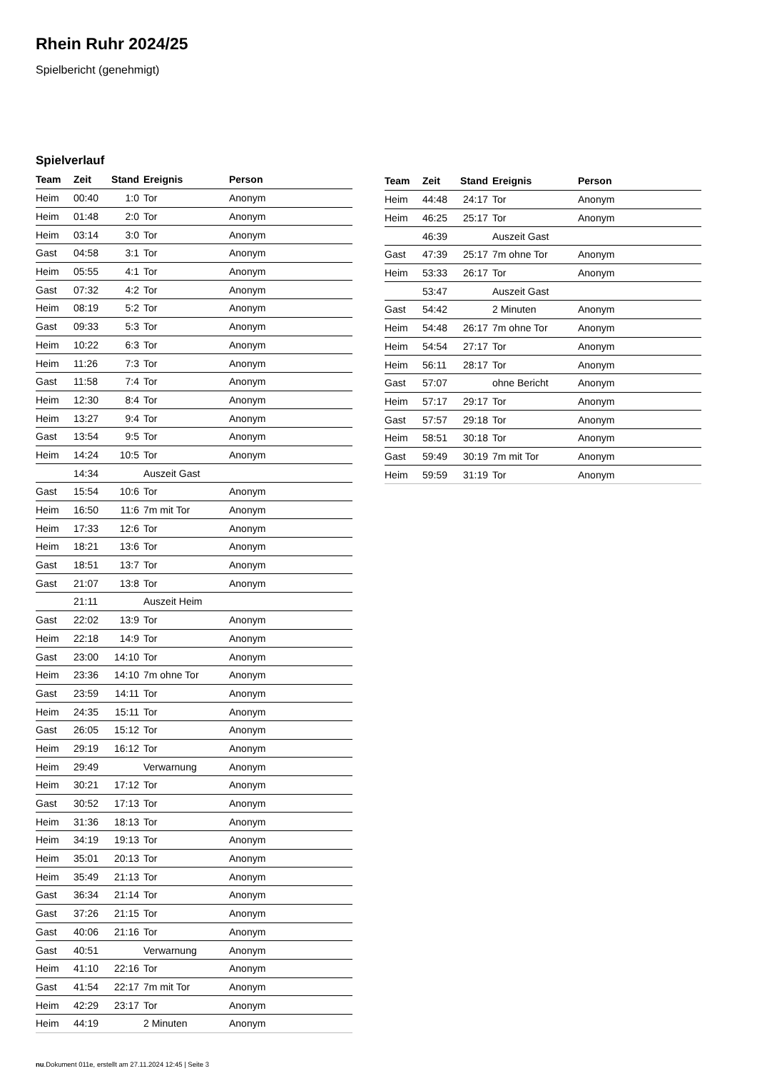Rhein Ruhr 2024/25
Spielbericht (genehmigt)
Spielverlauf
| Team | Zeit | Stand | Ereignis | Person |
| --- | --- | --- | --- | --- |
| Heim | 00:40 | 1:0 | Tor | Anonym |
| Heim | 01:48 | 2:0 | Tor | Anonym |
| Heim | 03:14 | 3:0 | Tor | Anonym |
| Gast | 04:58 | 3:1 | Tor | Anonym |
| Heim | 05:55 | 4:1 | Tor | Anonym |
| Gast | 07:32 | 4:2 | Tor | Anonym |
| Heim | 08:19 | 5:2 | Tor | Anonym |
| Gast | 09:33 | 5:3 | Tor | Anonym |
| Heim | 10:22 | 6:3 | Tor | Anonym |
| Heim | 11:26 | 7:3 | Tor | Anonym |
| Gast | 11:58 | 7:4 | Tor | Anonym |
| Heim | 12:30 | 8:4 | Tor | Anonym |
| Heim | 13:27 | 9:4 | Tor | Anonym |
| Gast | 13:54 | 9:5 | Tor | Anonym |
| Heim | 14:24 | 10:5 | Tor | Anonym |
| | 14:34 | | Auszeit Gast | |
| Gast | 15:54 | 10:6 | Tor | Anonym |
| Heim | 16:50 | 11:6 | 7m mit Tor | Anonym |
| Heim | 17:33 | 12:6 | Tor | Anonym |
| Heim | 18:21 | 13:6 | Tor | Anonym |
| Gast | 18:51 | 13:7 | Tor | Anonym |
| Gast | 21:07 | 13:8 | Tor | Anonym |
| | 21:11 | | Auszeit Heim | |
| Gast | 22:02 | 13:9 | Tor | Anonym |
| Heim | 22:18 | 14:9 | Tor | Anonym |
| Gast | 23:00 | 14:10 | Tor | Anonym |
| Heim | 23:36 | 14:10 | 7m ohne Tor | Anonym |
| Gast | 23:59 | 14:11 | Tor | Anonym |
| Heim | 24:35 | 15:11 | Tor | Anonym |
| Gast | 26:05 | 15:12 | Tor | Anonym |
| Heim | 29:19 | 16:12 | Tor | Anonym |
| Heim | 29:49 | | Verwarnung | Anonym |
| Heim | 30:21 | 17:12 | Tor | Anonym |
| Gast | 30:52 | 17:13 | Tor | Anonym |
| Heim | 31:36 | 18:13 | Tor | Anonym |
| Heim | 34:19 | 19:13 | Tor | Anonym |
| Heim | 35:01 | 20:13 | Tor | Anonym |
| Heim | 35:49 | 21:13 | Tor | Anonym |
| Gast | 36:34 | 21:14 | Tor | Anonym |
| Gast | 37:26 | 21:15 | Tor | Anonym |
| Gast | 40:06 | 21:16 | Tor | Anonym |
| Gast | 40:51 | | Verwarnung | Anonym |
| Heim | 41:10 | 22:16 | Tor | Anonym |
| Gast | 41:54 | 22:17 | 7m mit Tor | Anonym |
| Heim | 42:29 | 23:17 | Tor | Anonym |
| Heim | 44:19 | | 2 Minuten | Anonym |
| Team | Zeit | Stand | Ereignis | Person |
| --- | --- | --- | --- | --- |
| Heim | 44:48 | 24:17 | Tor | Anonym |
| Heim | 46:25 | 25:17 | Tor | Anonym |
| | 46:39 | | Auszeit Gast | |
| Gast | 47:39 | 25:17 | 7m ohne Tor | Anonym |
| Heim | 53:33 | 26:17 | Tor | Anonym |
| | 53:47 | | Auszeit Gast | |
| Gast | 54:42 | | 2 Minuten | Anonym |
| Heim | 54:48 | 26:17 | 7m ohne Tor | Anonym |
| Heim | 54:54 | 27:17 | Tor | Anonym |
| Heim | 56:11 | 28:17 | Tor | Anonym |
| Gast | 57:07 | | ohne Bericht | Anonym |
| Heim | 57:17 | 29:17 | Tor | Anonym |
| Gast | 57:57 | 29:18 | Tor | Anonym |
| Heim | 58:51 | 30:18 | Tor | Anonym |
| Gast | 59:49 | 30:19 | 7m mit Tor | Anonym |
| Heim | 59:59 | 31:19 | Tor | Anonym |
nu.Dokument 011e, erstellt am 27.11.2024 12:45 | Seite 3